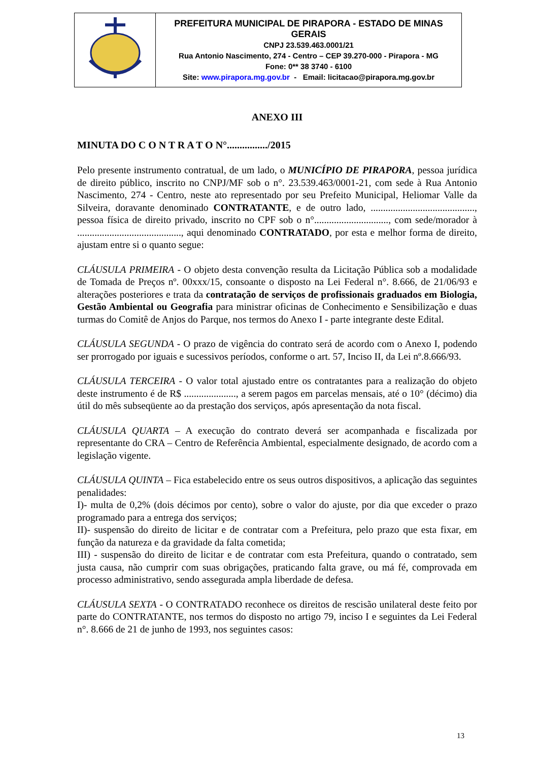| | PREFEITURA MUNICIPAL DE PIRAPORA - ESTADO DE MINAS GERAIS CNPJ 23.539.463.0001/21 Rua Antonio Nascimento, 274 - Centro – CEP 39.270-000 - Pirapora - MG Fone: 0** 38 3740 - 6100 Site: www.pirapora.mg.gov.br - Email: licitacao@pirapora.mg.gov.br |
ANEXO III
MINUTA DO C O N T R A T O N°................/2015
Pelo presente instrumento contratual, de um lado, o MUNICÍPIO DE PIRAPORA, pessoa jurídica de direito público, inscrito no CNPJ/MF sob o n°. 23.539.463/0001-21, com sede à Rua Antonio Nascimento, 274 - Centro, neste ato representado por seu Prefeito Municipal, Heliomar Valle da Silveira, doravante denominado CONTRATANTE, e de outro lado, .........................................., pessoa física de direito privado, inscrito no CPF sob o n°.............................., com sede/morador à .........................................., aqui denominado CONTRATADO, por esta e melhor forma de direito, ajustam entre si o quanto segue:
CLÁUSULA PRIMEIRA - O objeto desta convenção resulta da Licitação Pública sob a modalidade de Tomada de Preços nº. 00xxx/15, consoante o disposto na Lei Federal n°. 8.666, de 21/06/93 e alterações posteriores e trata da contratação de serviços de profissionais graduados em Biologia, Gestão Ambiental ou Geografia para ministrar oficinas de Conhecimento e Sensibilização e duas turmas do Comitê de Anjos do Parque, nos termos do Anexo I - parte integrante deste Edital.
CLÁUSULA SEGUNDA - O prazo de vigência do contrato será de acordo com o Anexo I, podendo ser prorrogado por iguais e sucessivos períodos, conforme o art. 57, Inciso II, da Lei nº.8.666/93.
CLÁUSULA TERCEIRA - O valor total ajustado entre os contratantes para a realização do objeto deste instrumento é de R$ ....................., a serem pagos em parcelas mensais, até o 10° (décimo) dia útil do mês subseqüente ao da prestação dos serviços, após apresentação da nota fiscal.
CLÁUSULA QUARTA – A execução do contrato deverá ser acompanhada e fiscalizada por representante do CRA – Centro de Referência Ambiental, especialmente designado, de acordo com a legislação vigente.
CLÁUSULA QUINTA – Fica estabelecido entre os seus outros dispositivos, a aplicação das seguintes penalidades:
I)- multa de 0,2% (dois décimos por cento), sobre o valor do ajuste, por dia que exceder o prazo programado para a entrega dos serviços;
II)- suspensão do direito de licitar e de contratar com a Prefeitura, pelo prazo que esta fixar, em função da natureza e da gravidade da falta cometida;
III) - suspensão do direito de licitar e de contratar com esta Prefeitura, quando o contratado, sem justa causa, não cumprir com suas obrigações, praticando falta grave, ou má fé, comprovada em processo administrativo, sendo assegurada ampla liberdade de defesa.
CLÁUSULA SEXTA - O CONTRATADO reconhece os direitos de rescisão unilateral deste feito por parte do CONTRATANTE, nos termos do disposto no artigo 79, inciso I e seguintes da Lei Federal n°. 8.666 de 21 de junho de 1993, nos seguintes casos:
13